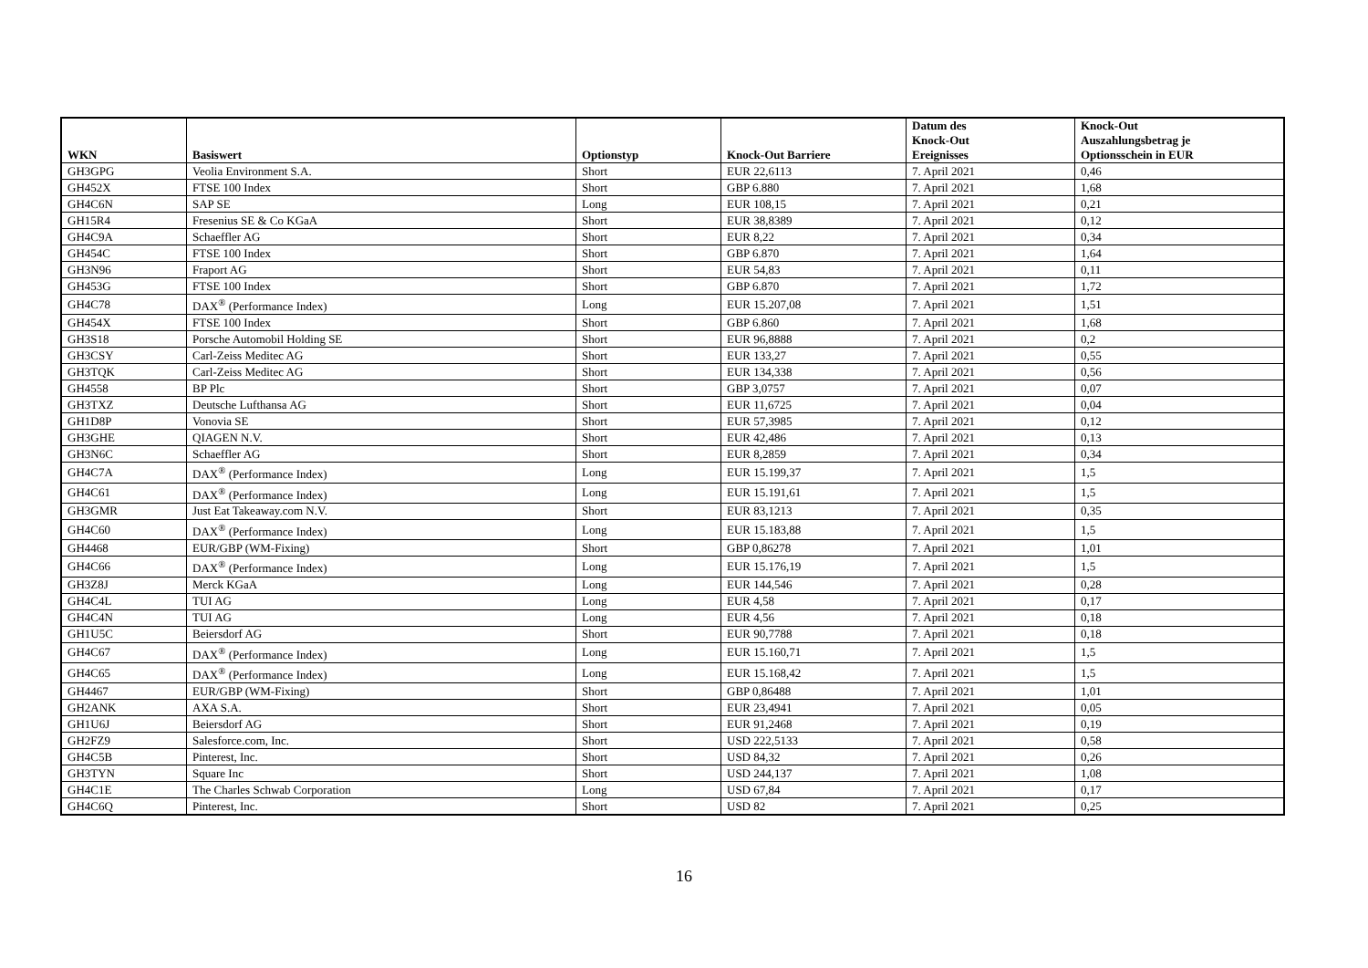| WKN | Basiswert | Optionstyp | Knock-Out Barriere | Datum des Knock-Out Ereignisses | Knock-Out Auszahlungsbetrag je Optionsschein in EUR |
| --- | --- | --- | --- | --- | --- |
| GH3GPG | Veolia Environment S.A. | Short | EUR 22,6113 | 7. April 2021 | 0,46 |
| GH452X | FTSE 100 Index | Short | GBP 6.880 | 7. April 2021 | 1,68 |
| GH4C6N | SAP SE | Long | EUR 108,15 | 7. April 2021 | 0,21 |
| GH15R4 | Fresenius SE & Co KGaA | Short | EUR 38,8389 | 7. April 2021 | 0,12 |
| GH4C9A | Schaeffler AG | Short | EUR 8,22 | 7. April 2021 | 0,34 |
| GH454C | FTSE 100 Index | Short | GBP 6.870 | 7. April 2021 | 1,64 |
| GH3N96 | Fraport AG | Short | EUR 54,83 | 7. April 2021 | 0,11 |
| GH453G | FTSE 100 Index | Short | GBP 6.870 | 7. April 2021 | 1,72 |
| GH4C78 | DAX<sup>®</sup> (Performance Index) | Long | EUR 15.207,08 | 7. April 2021 | 1,51 |
| GH454X | FTSE 100 Index | Short | GBP 6.860 | 7. April 2021 | 1,68 |
| GH3S18 | Porsche Automobil Holding SE | Short | EUR 96,8888 | 7. April 2021 | 0,2 |
| GH3CSY | Carl-Zeiss Meditec AG | Short | EUR 133,27 | 7. April 2021 | 0,55 |
| GH3TQK | Carl-Zeiss Meditec AG | Short | EUR 134,338 | 7. April 2021 | 0,56 |
| GH4558 | BP Plc | Short | GBP 3,0757 | 7. April 2021 | 0,07 |
| GH3TXZ | Deutsche Lufthansa AG | Short | EUR 11,6725 | 7. April 2021 | 0,04 |
| GH1D8P | Vonovia SE | Short | EUR 57,3985 | 7. April 2021 | 0,12 |
| GH3GHE | QIAGEN N.V. | Short | EUR 42,486 | 7. April 2021 | 0,13 |
| GH3N6C | Schaeffler AG | Short | EUR 8,2859 | 7. April 2021 | 0,34 |
| GH4C7A | DAX<sup>®</sup> (Performance Index) | Long | EUR 15.199,37 | 7. April 2021 | 1,5 |
| GH4C61 | DAX<sup>®</sup> (Performance Index) | Long | EUR 15.191,61 | 7. April 2021 | 1,5 |
| GH3GMR | Just Eat Takeaway.com N.V. | Short | EUR 83,1213 | 7. April 2021 | 0,35 |
| GH4C60 | DAX<sup>®</sup> (Performance Index) | Long | EUR 15.183,88 | 7. April 2021 | 1,5 |
| GH4468 | EUR/GBP (WM-Fixing) | Short | GBP 0,86278 | 7. April 2021 | 1,01 |
| GH4C66 | DAX<sup>®</sup> (Performance Index) | Long | EUR 15.176,19 | 7. April 2021 | 1,5 |
| GH3Z8J | Merck KGaA | Long | EUR 144,546 | 7. April 2021 | 0,28 |
| GH4C4L | TUI AG | Long | EUR 4,58 | 7. April 2021 | 0,17 |
| GH4C4N | TUI AG | Long | EUR 4,56 | 7. April 2021 | 0,18 |
| GH1U5C | Beiersdorf AG | Short | EUR 90,7788 | 7. April 2021 | 0,18 |
| GH4C67 | DAX<sup>®</sup> (Performance Index) | Long | EUR 15.160,71 | 7. April 2021 | 1,5 |
| GH4C65 | DAX<sup>®</sup> (Performance Index) | Long | EUR 15.168,42 | 7. April 2021 | 1,5 |
| GH4467 | EUR/GBP (WM-Fixing) | Short | GBP 0,86488 | 7. April 2021 | 1,01 |
| GH2ANK | AXA S.A. | Short | EUR 23,4941 | 7. April 2021 | 0,05 |
| GH1U6J | Beiersdorf AG | Short | EUR 91,2468 | 7. April 2021 | 0,19 |
| GH2FZ9 | Salesforce.com, Inc. | Short | USD 222,5133 | 7. April 2021 | 0,58 |
| GH4C5B | Pinterest, Inc. | Short | USD 84,32 | 7. April 2021 | 0,26 |
| GH3TYN | Square Inc | Short | USD 244,137 | 7. April 2021 | 1,08 |
| GH4C1E | The Charles Schwab Corporation | Long | USD 67,84 | 7. April 2021 | 0,17 |
| GH4C6Q | Pinterest, Inc. | Short | USD 82 | 7. April 2021 | 0,25 |
16